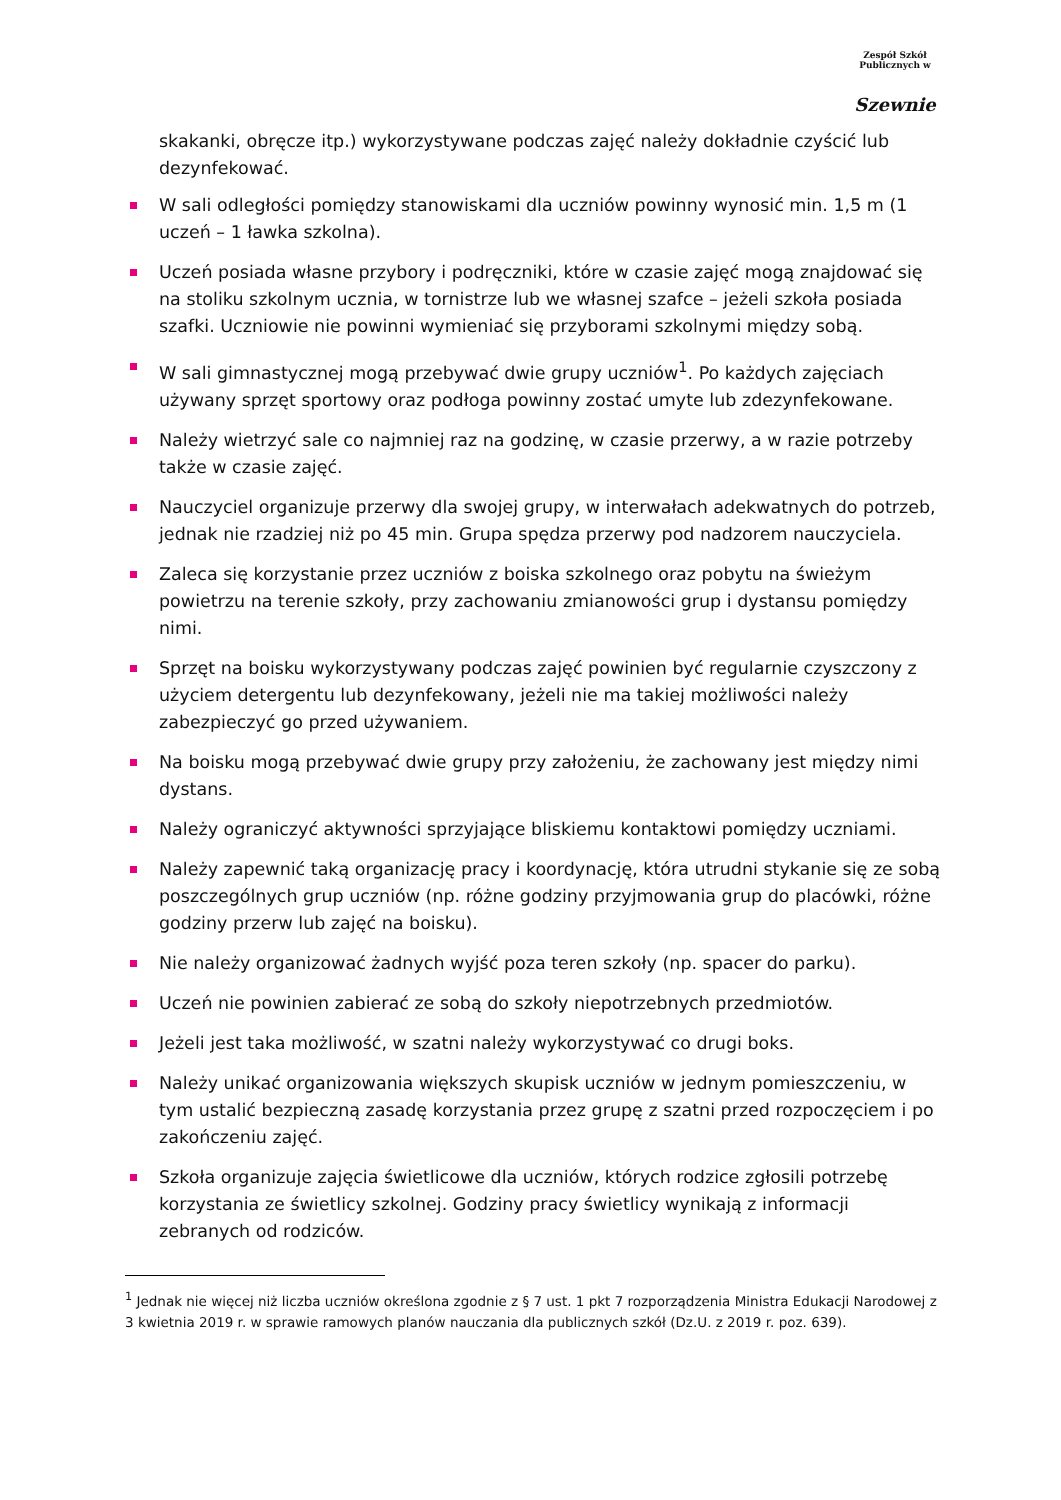Zespół Szkół Publicznych w
Szewnie
skakanki, obręcze itp.) wykorzystywane podczas zajęć należy dokładnie czyścić lub dezynfekować.
W sali odległości pomiędzy stanowiskami dla uczniów powinny wynosić min. 1,5 m (1 uczeń – 1 ławka szkolna).
Uczeń posiada własne przybory i podręczniki, które w czasie zajęć mogą znajdować się na stoliku szkolnym ucznia, w tornistrze lub we własnej szafce – jeżeli szkoła posiada szafki. Uczniowie nie powinni wymieniać się przyborami szkolnymi między sobą.
W sali gimnastycznej mogą przebywać dwie grupy uczniów<sup>1</sup>. Po każdych zajęciach używany sprzęt sportowy oraz podłoga powinny zostać umyte lub zdezynfekowane.
Należy wietrzyć sale co najmniej raz na godzinę, w czasie przerwy, a w razie potrzeby także w czasie zajęć.
Nauczyciel organizuje przerwy dla swojej grupy, w interwałach adekwatnych do potrzeb, jednak nie rzadziej niż po 45 min. Grupa spędza przerwy pod nadzorem nauczyciela.
Zaleca się korzystanie przez uczniów z boiska szkolnego oraz pobytu na świeżym powietrzu na terenie szkoły, przy zachowaniu zmianowości grup i dystansu pomiędzy nimi.
Sprzęt na boisku wykorzystywany podczas zajęć powinien być regularnie czyszczony z użyciem detergentu lub dezynfekowany, jeżeli nie ma takiej możliwości należy zabezpieczyć go przed używaniem.
Na boisku mogą przebywać dwie grupy przy założeniu, że zachowany jest między nimi dystans.
Należy ograniczyć aktywności sprzyjające bliskiemu kontaktowi pomiędzy uczniami.
Należy zapewnić taką organizację pracy i koordynację, która utrudni stykanie się ze sobą poszczególnych grup uczniów (np. różne godziny przyjmowania grup do placówki, różne godziny przerw lub zajęć na boisku).
Nie należy organizować żadnych wyjść poza teren szkoły (np. spacer do parku).
Uczeń nie powinien zabierać ze sobą do szkoły niepotrzebnych przedmiotów.
Jeżeli jest taka możliwość, w szatni należy wykorzystywać co drugi boks.
Należy unikać organizowania większych skupisk uczniów w jednym pomieszczeniu, w tym ustalić bezpieczną zasadę korzystania przez grupę z szatni przed rozpoczęciem i po zakończeniu zajęć.
Szkoła organizuje zajęcia świetlicowe dla uczniów, których rodzice zgłosili potrzebę korzystania ze świetlicy szkolnej. Godziny pracy świetlicy wynikają z informacji zebranych od rodziców.
<sup>1</sup> Jednak nie więcej niż liczba uczniów określona zgodnie z § 7 ust. 1 pkt 7 rozporządzenia Ministra Edukacji Narodowej z 3 kwietnia 2019 r. w sprawie ramowych planów nauczania dla publicznych szkół (Dz.U. z 2019 r. poz. 639).